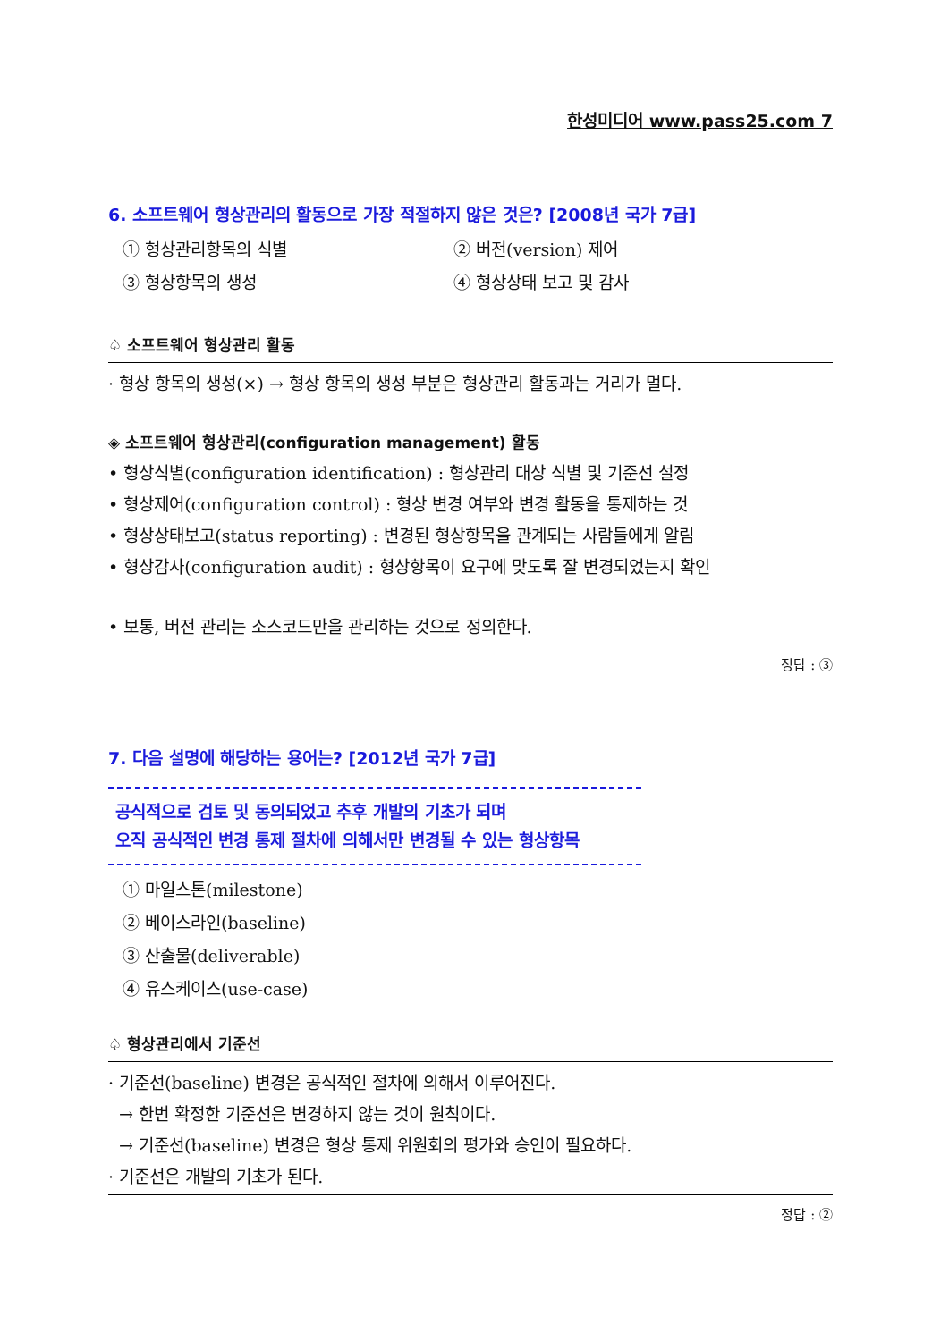한성미디어 www.pass25.com 7
6. 소프트웨어 형상관리의 활동으로 가장 적절하지 않은 것은? [2008년 국가 7급]
① 형상관리항목의 식별 ② 버전(version) 제어 ③ 형상항목의 생성 ④ 형상상태 보고 및 감사
♤ 소프트웨어 형상관리 활동
· 형상 항목의 생성(×) → 형상 항목의 생성 부분은 형상관리 활동과는 거리가 멀다.
◈ 소프트웨어 형상관리(configuration management) 활동
• 형상식별(configuration identification) : 형상관리 대상 식별 및 기준선 설정
• 형상제어(configuration control) : 형상 변경 여부와 변경 활동을 통제하는 것
• 형상상태보고(status reporting) : 변경된 형상항목을 관계되는 사람들에게 알림
• 형상감사(configuration audit) : 형상항목이 요구에 맞도록 잘 변경되었는지 확인
• 보통, 버전 관리는 소스코드만을 관리하는 것으로 정의한다.
정답 : ③
7. 다음 설명에 해당하는 용어는? [2012년 국가 7급]
공식적으로 검토 및 동의되었고 추후 개발의 기초가 되며
오직 공식적인 변경 통제 절차에 의해서만 변경될 수 있는 형상항목
① 마일스톤(milestone)
② 베이스라인(baseline)
③ 산출물(deliverable)
④ 유스케이스(use-case)
♤ 형상관리에서 기준선
· 기준선(baseline) 변경은 공식적인 절차에 의해서 이루어진다.
→ 한번 확정한 기준선은 변경하지 않는 것이 원칙이다.
→ 기준선(baseline) 변경은 형상 통제 위원회의 평가와 승인이 필요하다.
· 기준선은 개발의 기초가 된다.
정답 : ②